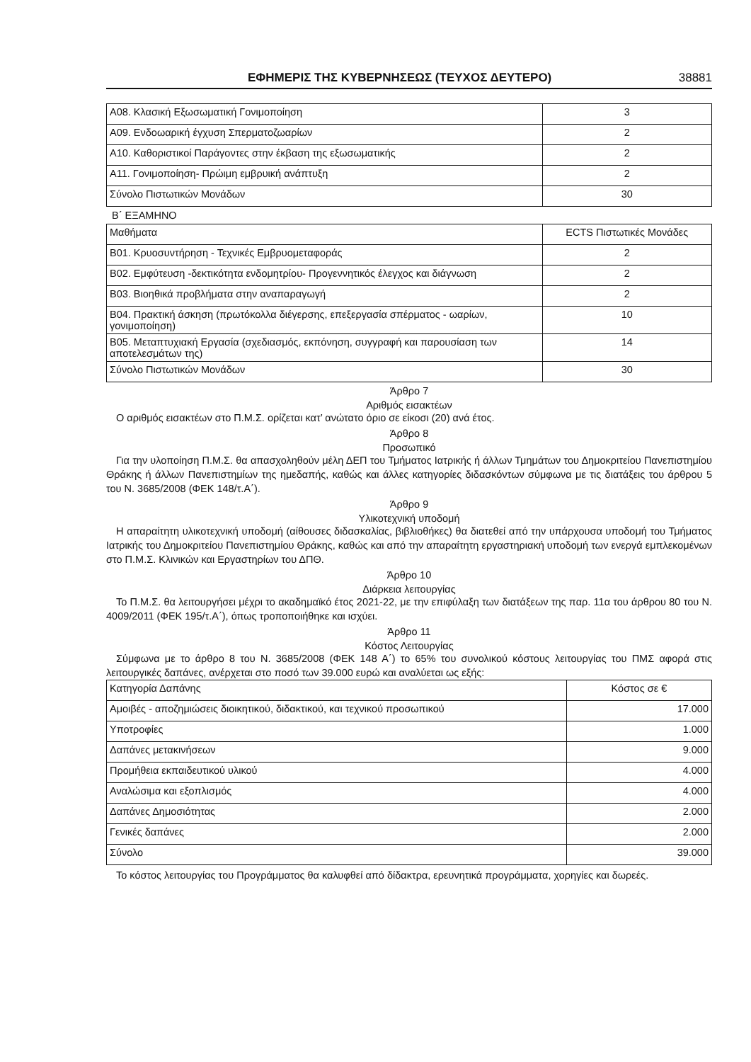ΕΦΗΜΕΡΙΣ ΤΗΣ ΚΥΒΕΡΝΗΣΕΩΣ (ΤΕΥΧΟΣ ΔΕΥΤΕΡΟ) 38881
| Α08. Κλασική Εξωσωματική Γονιμοποίηση | 3 |
| Α09. Ενδοωαρική έγχυση Σπερματοζωαρίων | 2 |
| Α10. Καθοριστικοί Παράγοντες στην έκβαση της εξωσωματικής | 2 |
| Α11. Γονιμοποίηση- Πρώιμη εμβρυική ανάπτυξη | 2 |
| Σύνολο Πιστωτικών Μονάδων | 30 |
Β΄ ΕΞΑΜΗΝΟ
| Μαθήματα | ECTS Πιστωτικές Μονάδες |
| Β01. Κρυοσυντήρηση - Τεχνικές Εμβρυομεταφοράς | 2 |
| Β02. Εμφύτευση -δεκτικότητα ενδομητρίου- Προγεννητικός έλεγχος και διάγνωση | 2 |
| Β03. Βιοηθικά προβλήματα στην αναπαραγωγή | 2 |
| Β04. Πρακτική άσκηση (πρωτόκολλα διέγερσης, επεξεργασία σπέρματος - ωαρίων, γονιμοποίηση) | 10 |
| Β05. Μεταπτυχιακή Εργασία (σχεδιασμός, εκπόνηση, συγγραφή και παρουσίαση των αποτελεσμάτων της) | 14 |
| Σύνολο Πιστωτικών Μονάδων | 30 |
Άρθρο 7
Αριθμός εισακτέων
Ο αριθμός εισακτέων στο Π.Μ.Σ. ορίζεται κατ’ ανώτατο όριο σε είκοσι (20) ανά έτος.
Άρθρο 8
Προσωπικό
Για την υλοποίηση Π.Μ.Σ. θα απασχοληθούν μέλη ΔΕΠ του Τμήματος Ιατρικής ή άλλων Τμημάτων του Δημοκριτείου Πανεπιστημίου Θράκης ή άλλων Πανεπιστημίων της ημεδαπής, καθώς και άλλες κατηγορίες διδασκόντων σύμφωνα με τις διατάξεις του άρθρου 5 του Ν. 3685/2008 (ΦΕΚ 148/τ.Α΄).
Άρθρο 9
Υλικοτεχνική υποδομή
Η απαραίτητη υλικοτεχνική υποδομή (αίθουσες διδασκαλίας, βιβλιοθήκες) θα διατεθεί από την υπάρχουσα υποδομή του Τμήματος Ιατρικής του Δημοκριτείου Πανεπιστημίου Θράκης, καθώς και από την απαραίτητη εργαστηριακή υποδομή των ενεργά εμπλεκομένων στο Π.Μ.Σ. Κλινικών και Εργαστηρίων του ΔΠΘ.
Άρθρο 10
Διάρκεια λειτουργίας
Το Π.Μ.Σ. θα λειτουργήσει μέχρι το ακαδημαϊκό έτος 2021-22, με την επιφύλαξη των διατάξεων της παρ. 11α του άρθρου 80 του Ν. 4009/2011 (ΦΕΚ 195/τ.Α΄), όπως τροποποιήθηκε και ισχύει.
Άρθρο 11
Κόστος Λειτουργίας
Σύμφωνα με το άρθρο 8 του Ν. 3685/2008 (ΦΕΚ 148 Α΄) το 65% του συνολικού κόστους λειτουργίας του ΠΜΣ αφορά στις λειτουργικές δαπάνες, ανέρχεται στο ποσό των 39.000 ευρώ και αναλύεται ως εξής:
| Κατηγορία Δαπάνης | Κόστος σε € |
| Αμοιβές - αποζημιώσεις διοικητικού, διδακτικού, και τεχνικού προσωπικού | 17.000 |
| Υποτροφίες | 1.000 |
| Δαπάνες μετακινήσεων | 9.000 |
| Προμήθεια εκπαιδευτικού υλικού | 4.000 |
| Αναλώσιμα και εξοπλισμός | 4.000 |
| Δαπάνες Δημοσιότητας | 2.000 |
| Γενικές δαπάνες | 2.000 |
| Σύνολο | 39.000 |
Το κόστος λειτουργίας του Προγράμματος θα καλυφθεί από δίδακτρα, ερευνητικά προγράμματα, χορηγίες και δωρεές.